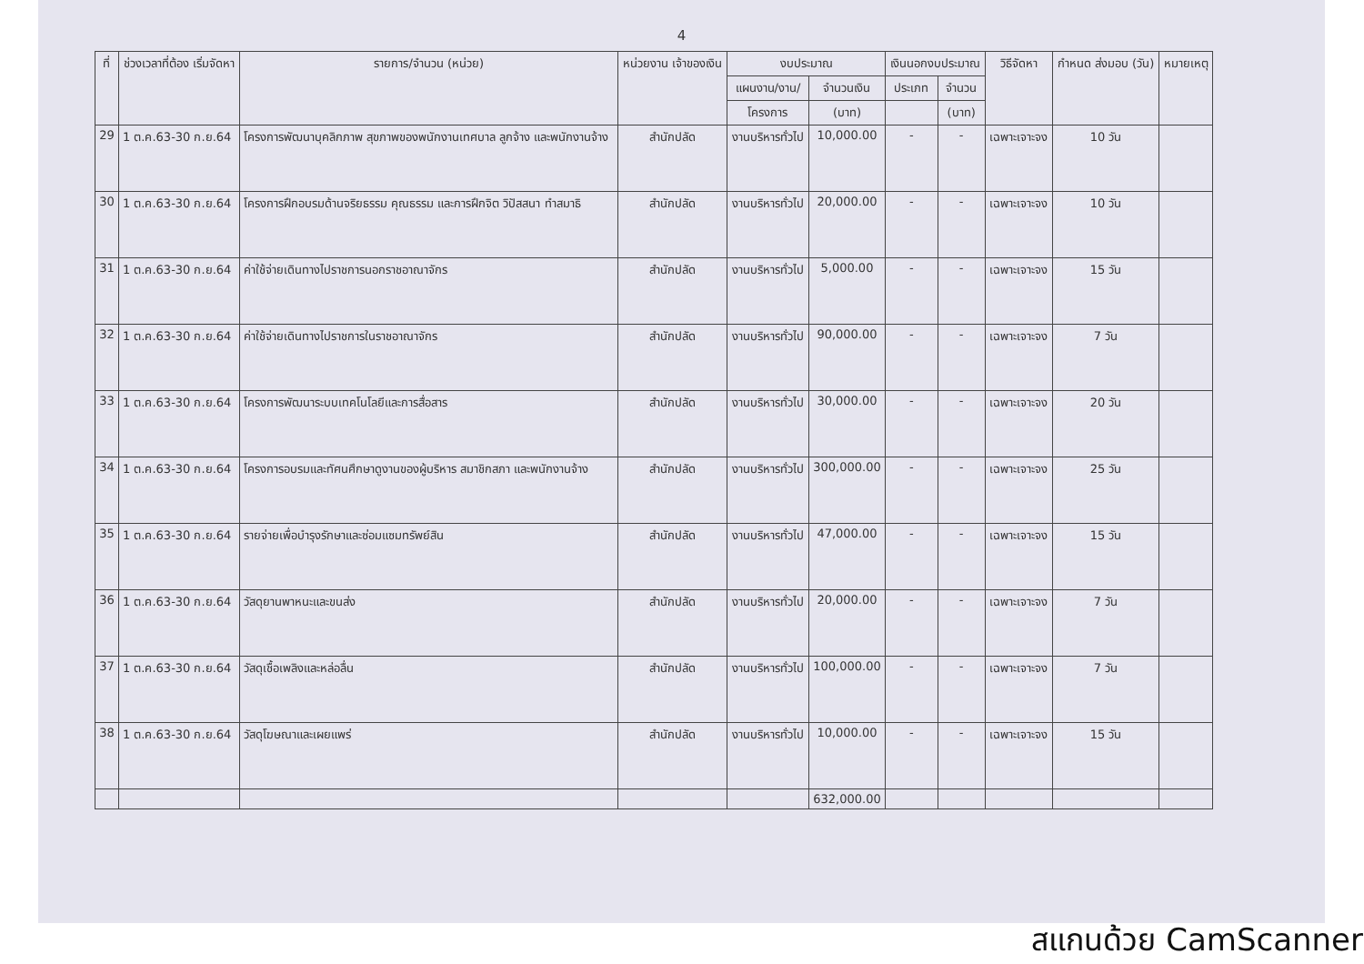4
| ที่ | ช่วงเวลาที่ต้อง เริ่มจัดหา | รายการ/จำนวน (หน่วย) | หน่วยงาน เจ้าของเงิน | งบประมาณ | | เงินนอกงบประมาณ | | วิธีจัดหา | กำหนด ส่งมอบ (วัน) | หมายเหตุ |
| --- | --- | --- | --- | --- | --- | --- | --- | --- | --- | --- |
| | | | | แผนงาน/งาน/ | จำนวนเงิน | ประเภท | จำนวน | | | |
| | | | | โครงการ | (บาท) | | (บาท) | | | |
| 29 | 1 ต.ค.63-30 ก.ย.64 | โครงการพัฒนาบุคลิกภาพ สุขภาพของพนักงานเทศบาล ลูกจ้าง และพนักงานจ้าง | สำนักปลัด | งานบริหารทั่วไป | 10,000.00 | - | - | เฉพาะเจาะจง | 10 วัน | |
| 30 | 1 ต.ค.63-30 ก.ย.64 | โครงการฝึกอบรมด้านจริยธรรม คุณธรรม และการฝึกจิต วิปัสสนา ทำสมาธิ | สำนักปลัด | งานบริหารทั่วไป | 20,000.00 | - | - | เฉพาะเจาะจง | 10 วัน | |
| 31 | 1 ต.ค.63-30 ก.ย.64 | ค่าใช้จ่ายเดินทางไปราชการนอกราชอาณาจักร | สำนักปลัด | งานบริหารทั่วไป | 5,000.00 | - | - | เฉพาะเจาะจง | 15 วัน | |
| 32 | 1 ต.ค.63-30 ก.ย.64 | ค่าใช้จ่ายเดินทางไปราชการในราชอาณาจักร | สำนักปลัด | งานบริหารทั่วไป | 90,000.00 | - | - | เฉพาะเจาะจง | 7 วัน | |
| 33 | 1 ต.ค.63-30 ก.ย.64 | โครงการพัฒนาระบบเทคโนโลยีและการสื่อสาร | สำนักปลัด | งานบริหารทั่วไป | 30,000.00 | - | - | เฉพาะเจาะจง | 20 วัน | |
| 34 | 1 ต.ค.63-30 ก.ย.64 | โครงการอบรมและทัศนศึกษาดูงานของผู้บริหาร สมาชิกสภา และพนักงานจ้าง | สำนักปลัด | งานบริหารทั่วไป | 300,000.00 | - | - | เฉพาะเจาะจง | 25 วัน | |
| 35 | 1 ต.ค.63-30 ก.ย.64 | รายจ่ายเพื่อบำรุงรักษาและซ่อมแซมทรัพย์สิน | สำนักปลัด | งานบริหารทั่วไป | 47,000.00 | - | - | เฉพาะเจาะจง | 15 วัน | |
| 36 | 1 ต.ค.63-30 ก.ย.64 | วัสดุยานพาหนะและขนส่ง | สำนักปลัด | งานบริหารทั่วไป | 20,000.00 | - | - | เฉพาะเจาะจง | 7 วัน | |
| 37 | 1 ต.ค.63-30 ก.ย.64 | วัสดุเชื้อเพลิงและหล่อลื่น | สำนักปลัด | งานบริหารทั่วไป | 100,000.00 | - | - | เฉพาะเจาะจง | 7 วัน | |
| 38 | 1 ต.ค.63-30 ก.ย.64 | วัสดุโฆษณาและเผยแพร่ | สำนักปลัด | งานบริหารทั่วไป | 10,000.00 | - | - | เฉพาะเจาะจง | 15 วัน | |
| | | | | | 632,000.00 | | | | | |
สแกนด้วย CamScanner